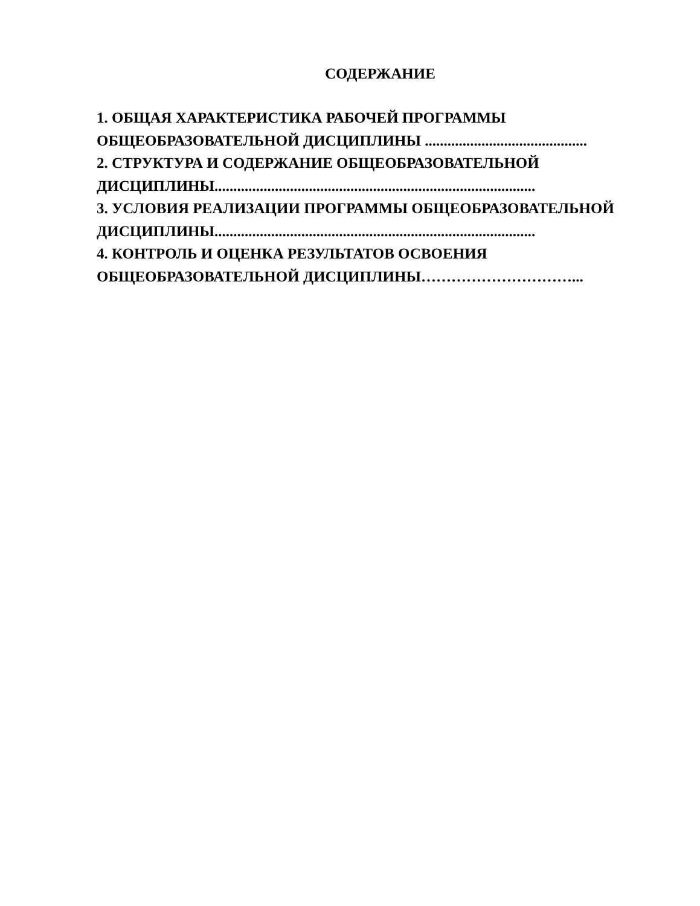СОДЕРЖАНИЕ
1. ОБЩАЯ ХАРАКТЕРИСТИКА РАБОЧЕЙ ПРОГРАММЫ
ОБЩЕОБРАЗОВАТЕЛЬНОЙ ДИСЦИПЛИНЫ ...........................................
2. СТРУКТУРА И СОДЕРЖАНИЕ ОБЩЕОБРАЗОВАТЕЛЬНОЙ
ДИСЦИПЛИНЫ.....................................................................................
3. УСЛОВИЯ РЕАЛИЗАЦИИ ПРОГРАММЫ ОБЩЕОБРАЗОВАТЕЛЬНОЙ
ДИСЦИПЛИНЫ.....................................................................................
4. КОНТРОЛЬ И ОЦЕНКА РЕЗУЛЬТАТОВ ОСВОЕНИЯ
ОБЩЕОБРАЗОВАТЕЛЬНОЙ ДИСЦИПЛИНЫ…………………………...